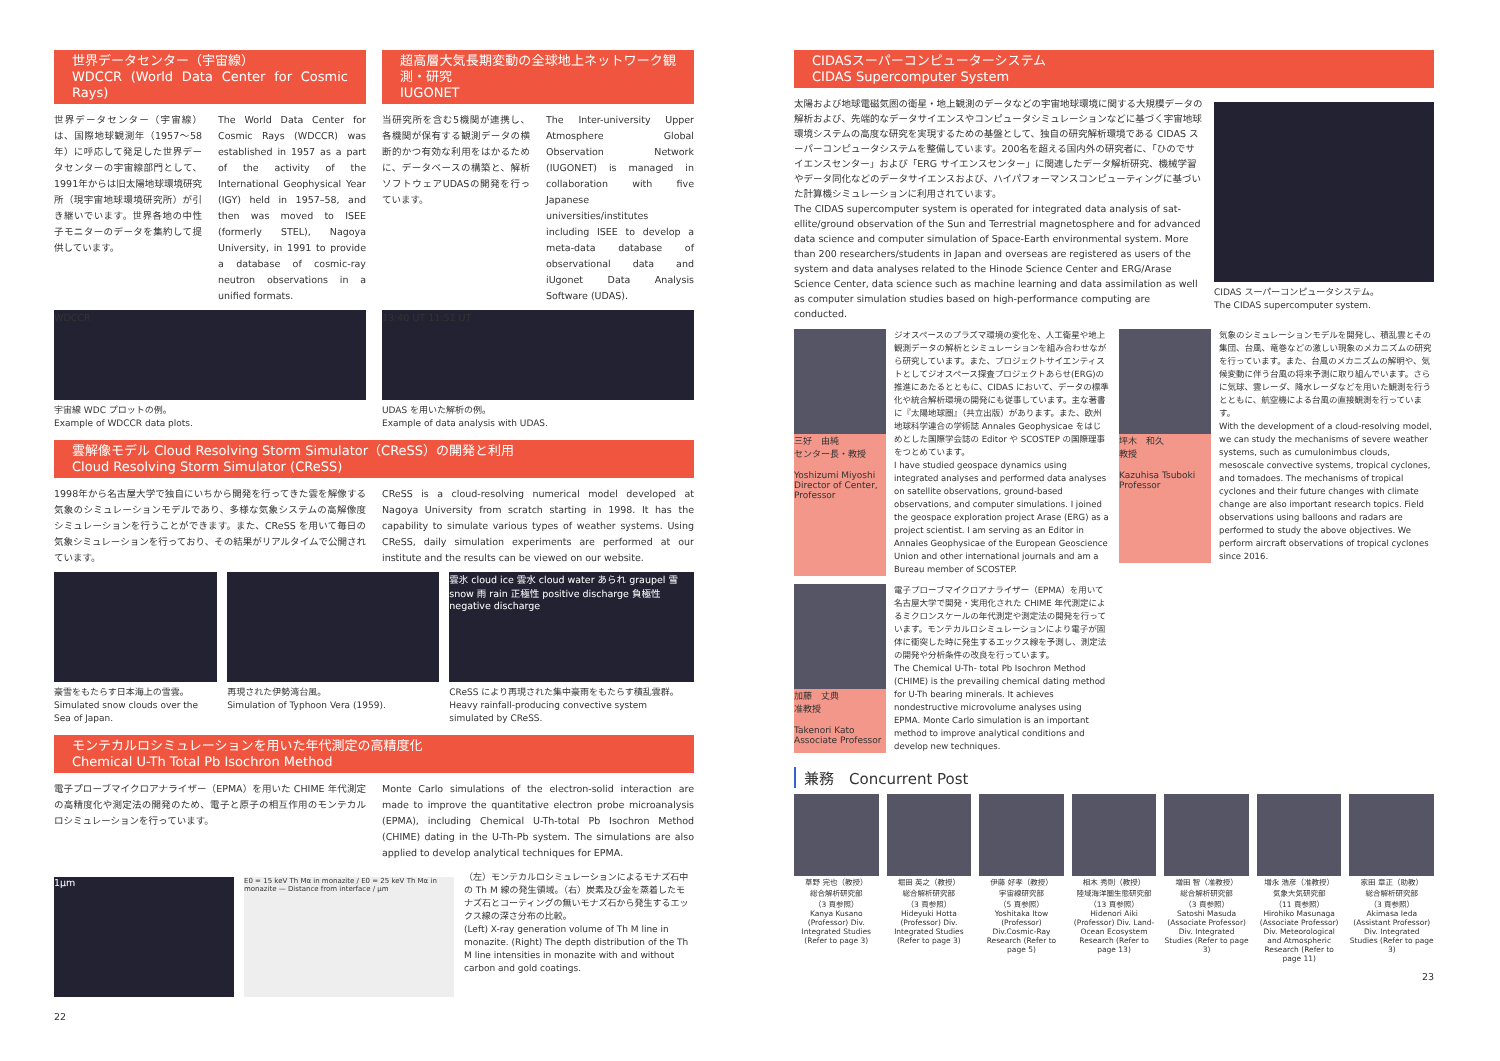世界データセンター（宇宙線）
WDCCR (World Data Center for Cosmic Rays)
世界データセンター（宇宙線）は、国際地球観測年（1957～58年）に呼応して発足した世界データセンターの宇宙線部門として、1991年からは旧太陽地球環境研究所（現宇宙地球環境研究所）が引き継いでいます。世界各地の中性子モニターのデータを集約して提供しています。
The World Data Center for Cosmic Rays (WDCCR) was established in 1957 as a part of the activity of the International Geophysical Year (IGY) held in 1957–58, and then was moved to ISEE (formerly STEL), Nagoya University, in 1991 to provide a database of cosmic-ray neutron observations in a unified formats.
WDCCR
宇宙線 WDC プロットの例。
Example of WDCCR data plots.
超高層大気長期変動の全球地上ネットワーク観測・研究
IUGONET
当研究所を含む5機関が連携し、各機関が保有する観測データの横断的かつ有効な利用をはかるために、データベースの構築と、解析ソフトウェアUDASの開発を行っています。
The Inter-university Upper Atmosphere Global Observation Network (IUGONET) is managed in collaboration with five Japanese universities/institutes including ISEE to develop a meta-data database of observational data and iUgonet Data Analysis Software (UDAS).
13:40 UT 11:51 UT
UDAS を用いた解析の例。
Example of data analysis with UDAS.
雲解像モデル Cloud Resolving Storm Simulator（CReSS）の開発と利用
Cloud Resolving Storm Simulator (CReSS)
1998年から名古屋大学で独自にいちから開発を行ってきた雲を解像する気象のシミュレーションモデルであり、多様な気象システムの高解像度シミュレーションを行うことができます。また、CReSS を用いて毎日の気象シミュレーションを行っており、その結果がリアルタイムで公開されています。
CReSS is a cloud-resolving numerical model developed at Nagoya University from scratch starting in 1998. It has the capability to simulate various types of weather systems. Using CReSS, daily simulation experiments are performed at our institute and the results can be viewed on our website.
豪雪をもたらす日本海上の雪雲。
Simulated snow clouds over the Sea of Japan.
再現された伊勢湾台風。
Simulation of Typhoon Vera (1959).
雲氷 cloud ice 雲水 cloud water あられ graupel 雪 snow 雨 rain 正極性 positive discharge 負極性 negative discharge
CReSS により再現された集中豪雨をもたらす積乱雲群。
Heavy rainfall-producing convective system simulated by CReSS.
モンテカルロシミュレーションを用いた年代測定の高精度化
Chemical U-Th Total Pb Isochron Method
電子プローブマイクロアナライザー（EPMA）を用いた CHIME 年代測定の高精度化や測定法の開発のため、電子と原子の相互作用のモンテカルロシミュレーションを行っています。
Monte Carlo simulations of the electron-solid interaction are made to improve the quantitative electron probe microanalysis (EPMA), including Chemical U-Th-total Pb Isochron Method (CHIME) dating in the U-Th-Pb system. The simulations are also applied to develop analytical techniques for EPMA.
1μm
E0 = 15 keV Th Mα in monazite / E0 = 25 keV Th Mα in monazite — Distance from interface / μm
（左）モンテカルロシミュレーションによるモナズ石中の Th M 線の発生領域。（右）炭素及び金を蒸着したモナズ石とコーティングの無いモナズ石から発生するエックス線の深さ分布の比較。
(Left) X-ray generation volume of Th M line in monazite. (Right) The depth distribution of the Th M line intensities in monazite with and without carbon and gold coatings.
22
CIDASスーパーコンピューターシステム
CIDAS Supercomputer System
太陽および地球電磁気圏の衛星・地上観測のデータなどの宇宙地球環境に関する大規模データの解析および、先端的なデータサイエンスやコンピュータシミュレーションなどに基づく宇宙地球環境システムの高度な研究を実現するための基盤として、独自の研究解析環境である CIDAS スーパーコンピュータシステムを整備しています。200名を超える国内外の研究者に、「ひのでサイエンスセンター」および「ERG サイエンスセンター」に関連したデータ解析研究、機械学習やデータ同化などのデータサイエンスおよび、ハイパフォーマンスコンピューティングに基づいた計算機シミュレーションに利用されています。
The CIDAS supercomputer system is operated for integrated data analysis of sat-ellite/ground observation of the Sun and Terrestrial magnetosphere and for advanced data science and computer simulation of Space-Earth environmental system. More than 200 researchers/students in Japan and overseas are registered as users of the system and data analyses related to the Hinode Science Center and ERG/Arase Science Center, data science such as machine learning and data assimilation as well as computer simulation studies based on high-performance computing are conducted.
CIDAS スーパーコンピュータシステム。
The CIDAS supercomputer system.
三好　由純
センター長・教授
Yoshizumi Miyoshi
Director of Center, Professor
ジオスペースのプラズマ環境の変化を、人工衛星や地上観測データの解析とシミュレーションを組み合わせながら研究しています。また、プロジェクトサイエンティストとしてジオスペース探査プロジェクトあらせ(ERG)の推進にあたるとともに、CIDAS において、データの標準化や統合解析環境の開発にも従事しています。主な著書に『太陽地球圏』（共立出版）があります。また、欧州地球科学連合の学術誌 Annales Geophysicae をはじめとした国際学会誌の Editor や SCOSTEP の国際理事をつとめています。
I have studied geospace dynamics using integrated analyses and performed data analyses on satellite observations, ground-based observations, and computer simulations. I joined the geospace exploration project Arase (ERG) as a project scientist. I am serving as an Editor in Annales Geophysicae of the European Geoscience Union and other international journals and am a Bureau member of SCOSTEP.
加藤　丈典
准教授
Takenori Kato
Associate Professor
電子プローブマイクロアナライザー（EPMA）を用いて名古屋大学で開発・実用化された CHIME 年代測定によるミクロンスケールの年代測定や測定法の開発を行っています。モンテカルロシミュレーションにより電子が固体に衝突した時に発生するエックス線を予測し、測定法の開発や分析条件の改良を行っています。
The Chemical U-Th- total Pb Isochron Method (CHIME) is the prevailing chemical dating method for U-Th bearing minerals. It achieves nondestructive microvolume analyses using EPMA. Monte Carlo simulation is an important method to improve analytical conditions and develop new techniques.
坪木　和久
教授
Kazuhisa Tsuboki
Professor
気象のシミュレーションモデルを開発し、積乱雲とその集団、台風、竜巻などの激しい現象のメカニズムの研究を行っています。また、台風のメカニズムの解明や、気候変動に伴う台風の将来予測に取り組んでいます。さらに気球、雲レーダ、降水レーダなどを用いた観測を行うとともに、航空機による台風の直接観測を行っています。
With the development of a cloud-resolving model, we can study the mechanisms of severe weather systems, such as cumulonimbus clouds, mesoscale convective systems, tropical cyclones, and tornadoes. The mechanisms of tropical cyclones and their future changes with climate change are also important research topics. Field observations using balloons and radars are performed to study the above objectives. We perform aircraft observations of tropical cyclones since 2016.
兼務　Concurrent Post
草野 完也（教授）
総合解析研究部
（3 頁参照）
Kanya Kusano (Professor) Div. Integrated Studies (Refer to page 3)
堀田 英之（教授）
総合解析研究部
（3 頁参照）
Hideyuki Hotta (Professor) Div. Integrated Studies (Refer to page 3)
伊藤 好孝（教授）
宇宙線研究部
（5 頁参照）
Yoshitaka Itow (Professor) Div.Cosmic-Ray Research (Refer to page 5)
相木 秀則（教授）
陸域海洋圏生態研究部
（13 頁参照）
Hidenori Aiki (Professor) Div. Land-Ocean Ecosystem Research (Refer to page 13)
増田 智（准教授）
総合解析研究部
（3 頁参照）
Satoshi Masuda (Associate Professor) Div. Integrated Studies (Refer to page 3)
増永 浩彦（准教授）
気象大気研究部
（11 頁参照）
Hirohiko Masunaga (Associate Professor) Div. Meteorological and Atmospheric Research (Refer to page 11)
家田 章正（助教）
総合解析研究部
（3 頁参照）
Akimasa Ieda (Assistant Professor) Div. Integrated Studies (Refer to page 3)
23